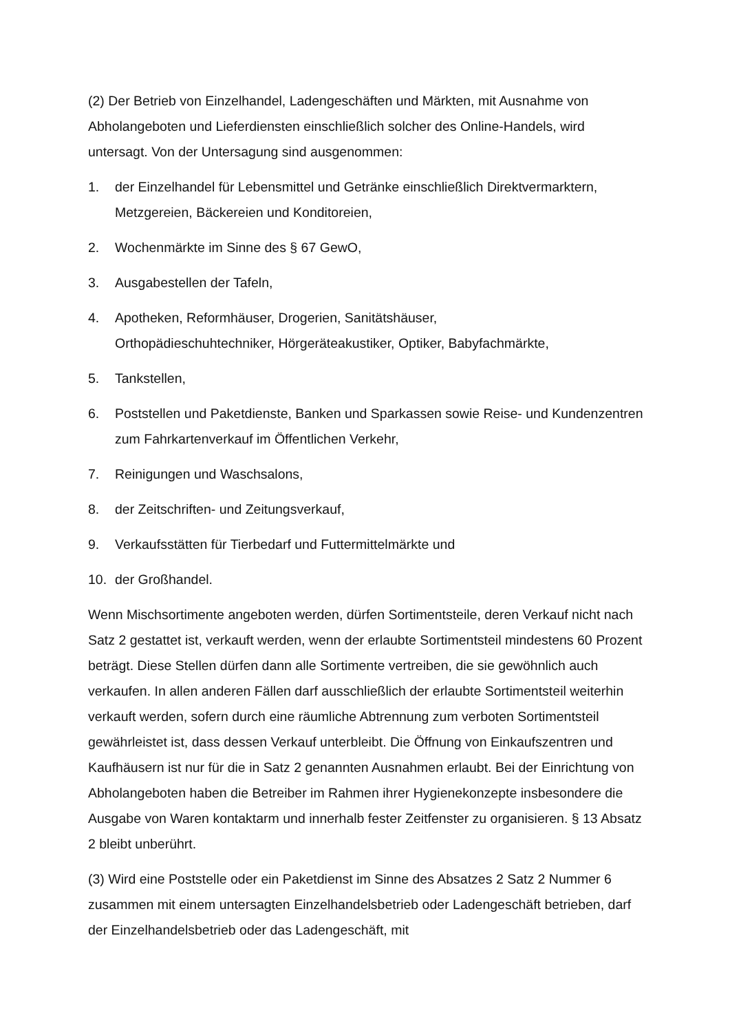(2) Der Betrieb von Einzelhandel, Ladengeschäften und Märkten, mit Ausnahme von Abholangeboten und Lieferdiensten einschließlich solcher des Online-Handels, wird untersagt. Von der Untersagung sind ausgenommen:
1. der Einzelhandel für Lebensmittel und Getränke einschließlich Direktvermarktern, Metzgereien, Bäckereien und Konditoreien,
2. Wochenmärkte im Sinne des § 67 GewO,
3. Ausgabestellen der Tafeln,
4. Apotheken, Reformhäuser, Drogerien, Sanitätshäuser,
Orthopädieschuhtechniker, Hörgeräteakustiker, Optiker, Babyfachmärkte,
5. Tankstellen,
6. Poststellen und Paketdienste, Banken und Sparkassen sowie Reise- und Kundenzentren zum Fahrkartenverkauf im Öffentlichen Verkehr,
7. Reinigungen und Waschsalons,
8. der Zeitschriften- und Zeitungsverkauf,
9. Verkaufsstätten für Tierbedarf und Futtermittelmärkte und
10. der Großhandel.
Wenn Mischsortimente angeboten werden, dürfen Sortimentsteile, deren Verkauf nicht nach Satz 2 gestattet ist, verkauft werden, wenn der erlaubte Sortimentsteil mindestens 60 Prozent beträgt. Diese Stellen dürfen dann alle Sortimente vertreiben, die sie gewöhnlich auch verkaufen. In allen anderen Fällen darf ausschließlich der erlaubte Sortimentsteil weiterhin verkauft werden, sofern durch eine räumliche Abtrennung zum verboten Sortimentsteil gewährleistet ist, dass dessen Verkauf unterbleibt. Die Öffnung von Einkaufszentren und Kaufhäusern ist nur für die in Satz 2 genannten Ausnahmen erlaubt. Bei der Einrichtung von Abholangeboten haben die Betreiber im Rahmen ihrer Hygienekonzepte insbesondere die Ausgabe von Waren kontaktarm und innerhalb fester Zeitfenster zu organisieren. § 13 Absatz 2 bleibt unberührt.
(3) Wird eine Poststelle oder ein Paketdienst im Sinne des Absatzes 2 Satz 2 Nummer 6 zusammen mit einem untersagten Einzelhandelsbetrieb oder Ladengeschäft betrieben, darf der Einzelhandelsbetrieb oder das Ladengeschäft, mit